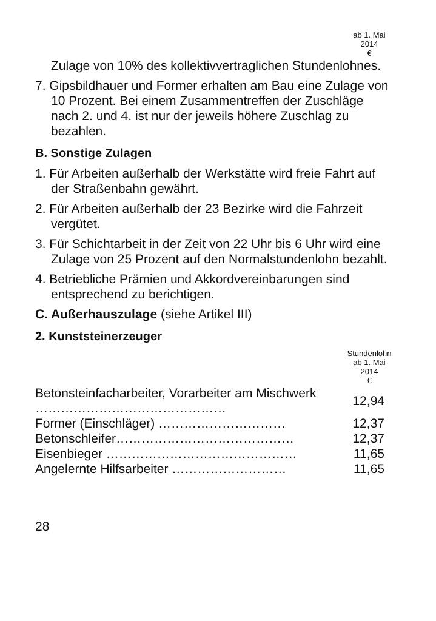ab 1. Mai
2014
€
Zulage von 10% des kollektivvertraglichen Stundenlohnes.
7. Gipsbildhauer und Former erhalten am Bau eine Zulage von 10 Prozent. Bei einem Zusammentreffen der Zuschläge nach 2. und 4. ist nur der jeweils höhere Zuschlag zu bezahlen.
B. Sonstige Zulagen
1. Für Arbeiten außerhalb der Werkstätte wird freie Fahrt auf der Straßenbahn gewährt.
2. Für Arbeiten außerhalb der 23 Bezirke wird die Fahrzeit vergütet.
3. Für Schichtarbeit in der Zeit von 22 Uhr bis 6 Uhr wird eine Zulage von 25 Prozent auf den Normalstundenlohn bezahlt.
4. Betriebliche Prämien und Akkordvereinbarungen sind entsprechend zu berichtigen.
C. Außerhauszulage (siehe Artikel III)
2. Kunststeinerzeuger
Stundenlohn
ab 1. Mai
2014
€
| Betonsteinfacharbeiter, Vorarbeiter am Mischwerk ……………………………………… | 12,94 |
| Former (Einschläger) ………………………… | 12,37 |
| Betonschleifer…………………………………… | 12,37 |
| Eisenbieger ……………………………………… | 11,65 |
| Angelernte Hilfsarbeiter ……………………… | 11,65 |
28